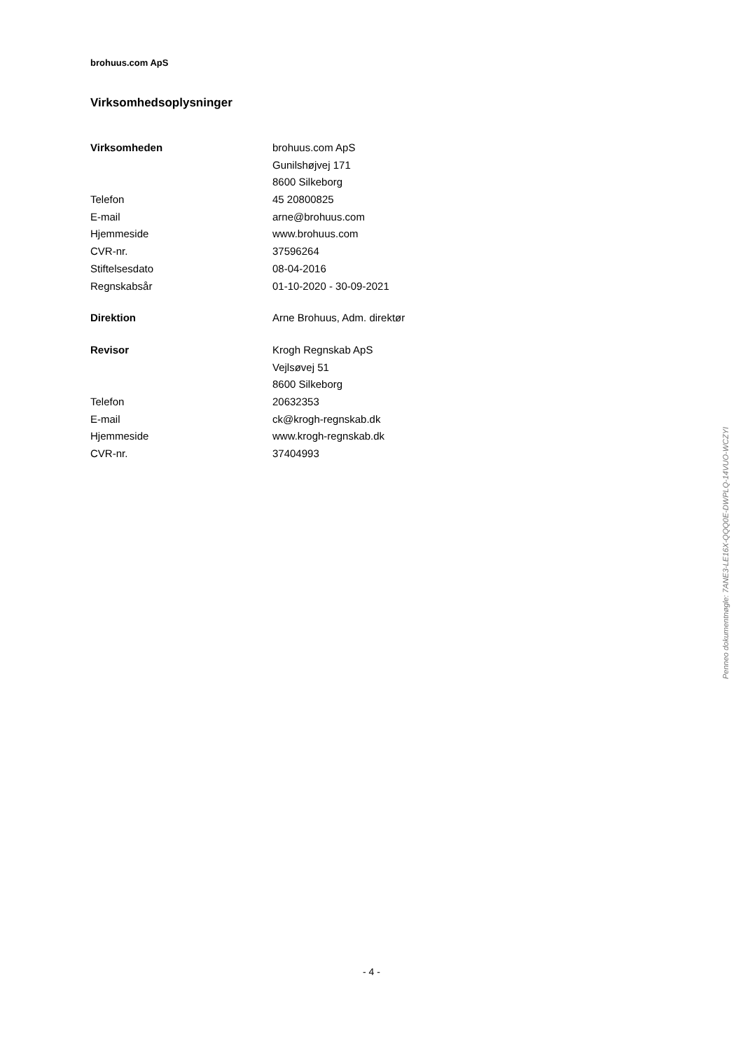brohuus.com ApS
Virksomhedsoplysninger
| Virksomheden | brohuus.com ApS |
| | Gunilshøjvej 171 |
| | 8600 Silkeborg |
| Telefon | 45 20800825 |
| E-mail | arne@brohuus.com |
| Hjemmeside | www.brohuus.com |
| CVR-nr. | 37596264 |
| Stiftelsesdato | 08-04-2016 |
| Regnskabsår | 01-10-2020 - 30-09-2021 |
| Direktion | Arne Brohuus, Adm. direktør |
| Revisor | Krogh Regnskab ApS |
| | Vejlsøvej 51 |
| | 8600 Silkeborg |
| Telefon | 20632353 |
| E-mail | ck@krogh-regnskab.dk |
| Hjemmeside | www.krogh-regnskab.dk |
| CVR-nr. | 37404993 |
Penneo dokumentnøgle: 7ANE3-LE16X-QQQ0E-DWPLQ-14VUO-WCZYI
- 4 -